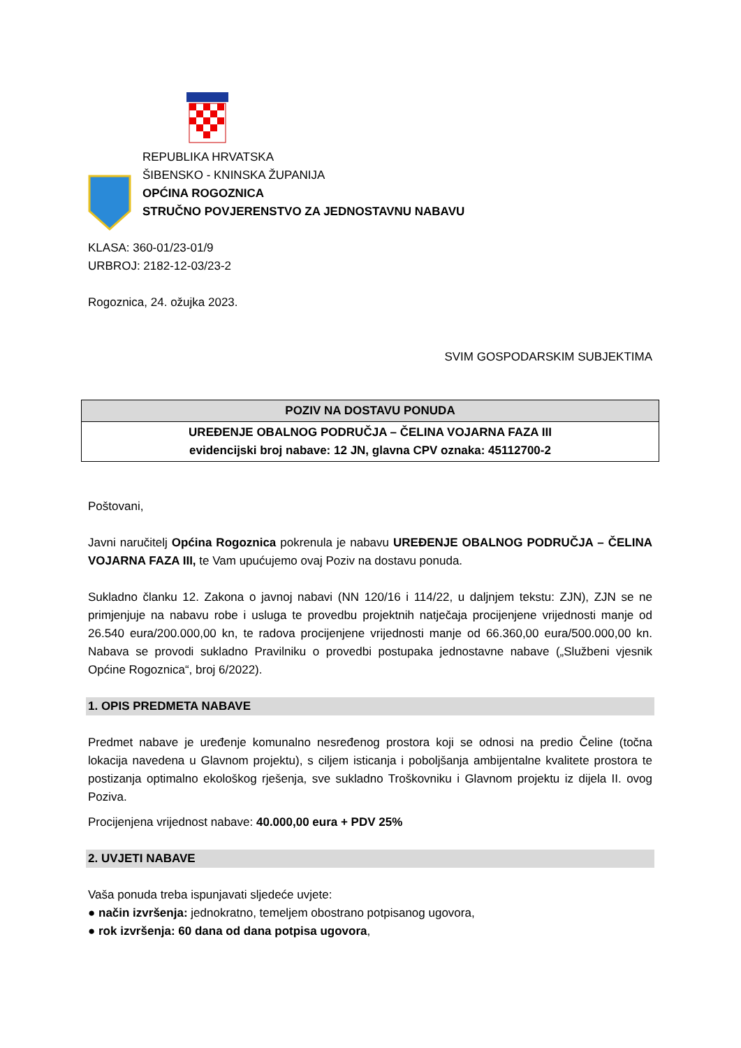REPUBLIKA HRVATSKA
ŠIBENSKO - KNINSKA ŽUPANIJA
OPĆINA ROGOZNICA
STRUČNO POVJERENSTVO ZA JEDNOSTAVNU NABAVU
KLASA: 360-01/23-01/9
URBROJ: 2182-12-03/23-2
Rogoznica, 24. ožujka 2023.
SVIM GOSPODARSKIM SUBJEKTIMA
| POZIV NA DOSTAVU PONUDA |
| UREĐENJE OBALNOG PODRUČJA – ČELINA VOJARNA FAZA III evidencijski broj nabave: 12 JN, glavna CPV oznaka: 45112700-2 |
Poštovani,
Javni naručitelj Općina Rogoznica pokrenula je nabavu UREĐENJE OBALNOG PODRUČJA – ČELINA VOJARNA FAZA III, te Vam upućujemo ovaj Poziv na dostavu ponuda.
Sukladno članku 12. Zakona o javnoj nabavi (NN 120/16 i 114/22, u daljnjem tekstu: ZJN), ZJN se ne primjenjuje na nabavu robe i usluga te provedbu projektnih natječaja procijenjene vrijednosti manje od 26.540 eura/200.000,00 kn, te radova procijenjene vrijednosti manje od 66.360,00 eura/500.000,00 kn. Nabava se provodi sukladno Pravilniku o provedbi postupaka jednostavne nabave („Službeni vjesnik Općine Rogoznica“, broj 6/2022).
1. OPIS PREDMETA NABAVE
Predmet nabave je uređenje komunalno nesređenog prostora koji se odnosi na predio Čeline (točna lokacija navedena u Glavnom projektu), s ciljem isticanja i poboljšanja ambijentalne kvalitete prostora te postizanja optimalno ekološkog rješenja, sve sukladno Troškovniku i Glavnom projektu iz dijela II. ovog Poziva.
Procijenjena vrijednost nabave: 40.000,00 eura + PDV 25%
2. UVJETI NABAVE
Vaša ponuda treba ispunjavati sljedeće uvjete:
● način izvršenja: jednokratno, temeljem obostrano potpisanog ugovora,
● rok izvršenja: 60 dana od dana potpisa ugovora,